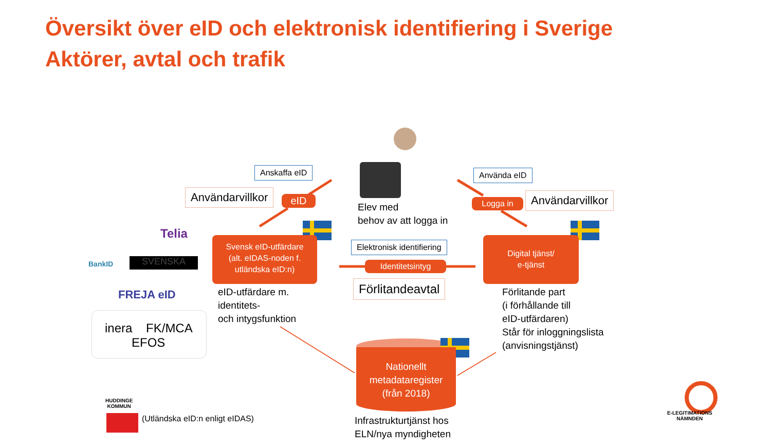Översikt över eID och elektronisk identifiering i Sverige
Aktörer, avtal och trafik
Anskaffa eID
Användarvillkor eID
Använda eID
Logga in Användarvillkor
Elev med
behov av att logga in
Svensk eID-utfärdare
(alt. eIDAS-noden f.
utländska eID:n)
Elektronisk identifiering
Identitetsintyg
Digital tjänst/
e-tjänst
Förlitandeavtal
eID-utfärdare m.
identitets-
och intygsfunktion
Förlitande part
(i förhållande till
eID-utfärdaren)
Står för inloggningslista
(anvisningstjänst)
Nationellt
metadataregister
(från 2018)
Infrastrukturtjänst hos
ELN/nya myndigheten
Telia
BankID
SVENSKA
FREJA eID
inera FK/MCA
EFOS
HUDDINGE
KOMMUN
(Utländska eID:n enligt eIDAS)
E-LEGITIMATIONS
NÄMNDEN